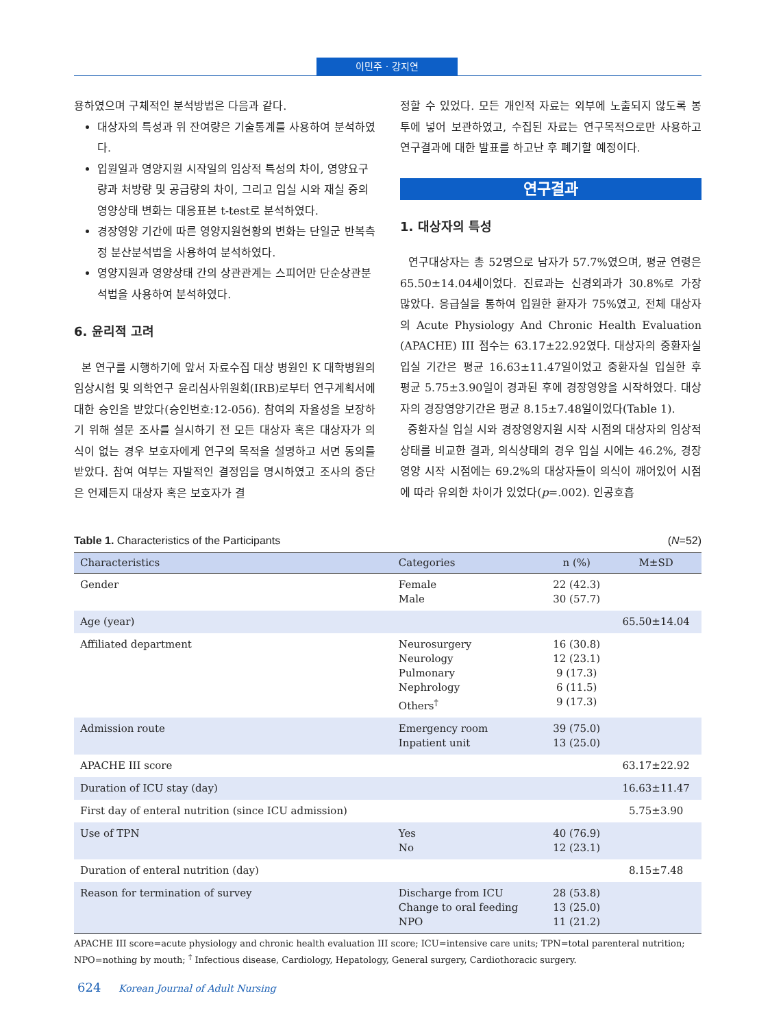이민주 · 강지연
용하였으며 구체적인 분석방법은 다음과 같다.
대상자의 특성과 위 잔여량은 기술통계를 사용하여 분석하였다.
입원일과 영양지원 시작일의 임상적 특성의 차이, 영양요구량과 처방량 및 공급량의 차이, 그리고 입실 시와 재실 중의 영양상태 변화는 대응표본 t-test로 분석하였다.
경장영양 기간에 따른 영양지원현황의 변화는 단일군 반복측정 분산분석법을 사용하여 분석하였다.
영양지원과 영양상태 간의 상관관계는 스피어만 단순상관분석법을 사용하여 분석하였다.
6. 윤리적 고려
본 연구를 시행하기에 앞서 자료수집 대상 병원인 K 대학병원의 임상시험 및 의학연구 윤리심사위원회(IRB)로부터 연구계획서에 대한 승인을 받았다(승인번호:12-056). 참여의 자율성을 보장하기 위해 설문 조사를 실시하기 전 모든 대상자 혹은 대상자가 의식이 없는 경우 보호자에게 연구의 목적을 설명하고 서면 동의를 받았다. 참여 여부는 자발적인 결정임을 명시하였고 조사의 중단은 언제든지 대상자 혹은 보호자가 결
정할 수 있었다. 모든 개인적 자료는 외부에 노출되지 않도록 봉투에 넣어 보관하였고, 수집된 자료는 연구목적으로만 사용하고 연구결과에 대한 발표를 하고난 후 폐기할 예정이다.
연구결과
1. 대상자의 특성
연구대상자는 총 52명으로 남자가 57.7%였으며, 평균 연령은 65.50±14.04세이었다. 진료과는 신경외과가 30.8%로 가장 많았다. 응급실을 통하여 입원한 환자가 75%였고, 전체 대상자의 Acute Physiology And Chronic Health Evaluation (APACHE) III 점수는 63.17±22.92였다. 대상자의 중환자실 입실 기간은 평균 16.63±11.47일이었고 중환자실 입실한 후 평균 5.75±3.90일이 경과된 후에 경장영양을 시작하였다. 대상자의 경장영양기간은 평균 8.15±7.48일이었다(Table 1).
중환자실 입실 시와 경장영양지원 시작 시점의 대상자의 임상적 상태를 비교한 결과, 의식상태의 경우 입실 시에는 46.2%, 경장영양 시작 시점에는 69.2%의 대상자들이 의식이 깨어있어 시점에 따라 유의한 차이가 있었다(p=.002). 인공호흡
Table 1. Characteristics of the Participants (N=52)
| Characteristics | Categories | n (%) | M±SD |
| --- | --- | --- | --- |
| Gender | Female Male | 22 (42.3) 30 (57.7) | |
| Age (year) | | | 65.50±14.04 |
| Affiliated department | Neurosurgery Neurology Pulmonary Nephrology Others<sup>†</sup> | 16 (30.8) 12 (23.1) 9 (17.3) 6 (11.5) 9 (17.3) | |
| Admission route | Emergency room Inpatient unit | 39 (75.0) 13 (25.0) | |
| APACHE III score | | | 63.17±22.92 |
| Duration of ICU stay (day) | | | 16.63±11.47 |
| First day of enteral nutrition (since ICU admission) | | | 5.75±3.90 |
| Use of TPN | Yes No | 40 (76.9) 12 (23.1) | |
| Duration of enteral nutrition (day) | | | 8.15±7.48 |
| Reason for termination of survey | Discharge from ICU Change to oral feeding NPO | 28 (53.8) 13 (25.0) 11 (21.2) | |
APACHE III score=acute physiology and chronic health evaluation III score; ICU=intensive care units; TPN=total parenteral nutrition;
NPO=nothing by mouth; <sup>†</sup> Infectious disease, Cardiology, Hepatology, General surgery, Cardiothoracic surgery.
624 Korean Journal of Adult Nursing